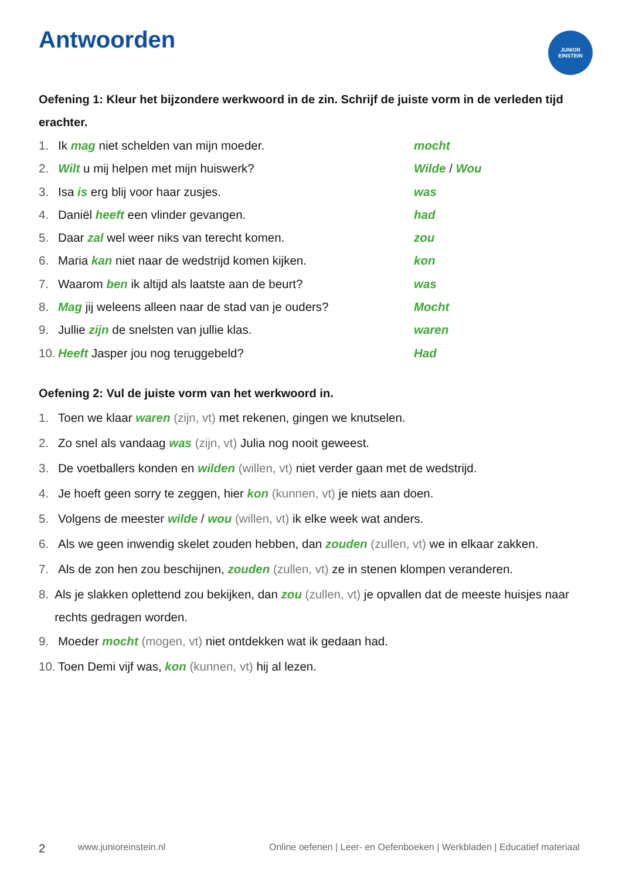Antwoorden
JUNIOR
EINSTEIN
Oefening 1: Kleur het bijzondere werkwoord in de zin. Schrijf de juiste vorm in de verleden tijd erachter.
1. Ik mag niet schelden van mijn moeder. mocht
2. Wilt u mij helpen met mijn huiswerk? Wilde / Wou
3. Isa is erg blij voor haar zusjes. was
4. Daniël heeft een vlinder gevangen. had
5. Daar zal wel weer niks van terecht komen. zou
6. Maria kan niet naar de wedstrijd komen kijken. kon
7. Waarom ben ik altijd als laatste aan de beurt? was
8. Mag jij weleens alleen naar de stad van je ouders? Mocht
9. Jullie zijn de snelsten van jullie klas. waren
10. Heeft Jasper jou nog teruggebeld? Had
Oefening 2: Vul de juiste vorm van het werkwoord in.
1. Toen we klaar waren (zijn, vt) met rekenen, gingen we knutselen.
2. Zo snel als vandaag was (zijn, vt) Julia nog nooit geweest.
3. De voetballers konden en wilden (willen, vt) niet verder gaan met de wedstrijd.
4. Je hoeft geen sorry te zeggen, hier kon (kunnen, vt) je niets aan doen.
5. Volgens de meester wilde / wou (willen, vt) ik elke week wat anders.
6. Als we geen inwendig skelet zouden hebben, dan zouden (zullen, vt) we in elkaar zakken.
7. Als de zon hen zou beschijnen, zouden (zullen, vt) ze in stenen klompen veranderen.
8. Als je slakken oplettend zou bekijken, dan zou (zullen, vt) je opvallen dat de meeste huisjes naar rechts gedragen worden.
9. Moeder mocht (mogen, vt) niet ontdekken wat ik gedaan had.
10. Toen Demi vijf was, kon (kunnen, vt) hij al lezen.
2 www.junioreinstein.nl Online oefenen | Leer- en Oefenboeken | Werkbladen | Educatief materiaal